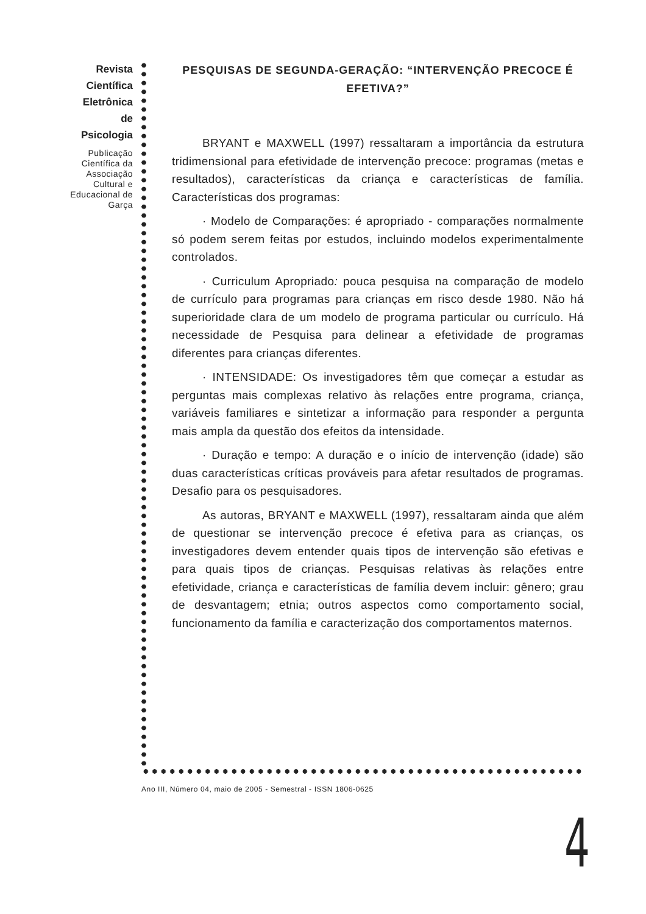Revista
Científica
Eletrônica
de
Psicologia
Publicação Científica da Associação Cultural e Educacional de Garça
PESQUISAS DE SEGUNDA-GERAÇÃO: “INTERVENÇÃO PRECOCE É EFETIVA?”
BRYANT e MAXWELL (1997) ressaltaram a importância da estrutura tridimensional para efetividade de intervenção precoce: programas (metas e resultados), características da criança e características de família. Características dos programas:
· Modelo de Comparações: é apropriado - comparações normalmente só podem serem feitas por estudos, incluindo modelos experimentalmente controlados.
· Curriculum Apropriado: pouca pesquisa na comparação de modelo de currículo para programas para crianças em risco desde 1980. Não há superioridade clara de um modelo de programa particular ou currículo. Há necessidade de Pesquisa para delinear a efetividade de programas diferentes para crianças diferentes.
· INTENSIDADE: Os investigadores têm que começar a estudar as perguntas mais complexas relativo às relações entre programa, criança, variáveis familiares e sintetizar a informação para responder a pergunta mais ampla da questão dos efeitos da intensidade.
· Duração e tempo: A duração e o início de intervenção (idade) são duas características críticas prováveis para afetar resultados de programas. Desafio para os pesquisadores.
As autoras, BRYANT e MAXWELL (1997), ressaltaram ainda que além de questionar se intervenção precoce é efetiva para as crianças, os investigadores devem entender quais tipos de intervenção são efetivas e para quais tipos de crianças. Pesquisas relativas às relações entre efetividade, criança e características de família devem incluir: gênero; grau de desvantagem; etnia; outros aspectos como comportamento social, funcionamento da família e caracterização dos comportamentos maternos.
Ano III, Número 04, maio de 2005 - Semestral - ISSN 1806-0625
4